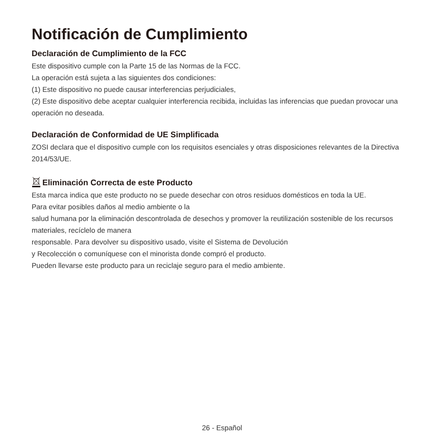Notificación de Cumplimiento
Declaración de Cumplimiento de la FCC
Este dispositivo cumple con la Parte 15 de las Normas de la FCC.
La operación está sujeta a las siguientes dos condiciones:
(1) Este dispositivo no puede causar interferencias perjudiciales,
(2) Este dispositivo debe aceptar cualquier interferencia recibida, incluidas las inferencias que puedan provocar una operación no deseada.
Declaración de Conformidad de UE Simplificada
ZOSI declara que el dispositivo cumple con los requisitos esenciales y otras disposiciones relevantes de la Directiva 2014/53/UE.
Eliminación Correcta de este Producto
Esta marca indica que este producto no se puede desechar con otros residuos domésticos en toda la UE.
Para evitar posibles daños al medio ambiente o la
salud humana por la eliminación descontrolada de desechos y promover la reutilización sostenible de los recursos materiales, recíclelo de manera
responsable. Para devolver su dispositivo usado, visite el Sistema de Devolución
y Recolección o comuníquese con el minorista donde compró el producto.
Pueden llevarse este producto para un reciclaje seguro para el medio ambiente.
26 - Español